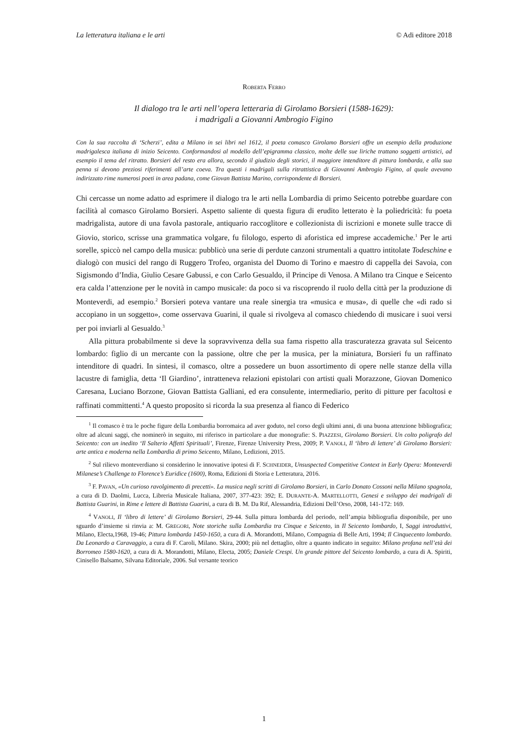La letteratura italiana e le arti © Adi editore 2018
ROBERTA FERRO
Il dialogo tra le arti nell’opera letteraria di Girolamo Borsieri (1588-1629):
i madrigali a Giovanni Ambrogio Figino
Con la sua raccolta di ‘Scherzi’, edita a Milano in sei libri nel 1612, il poeta comasco Girolamo Borsieri offre un esempio della produzione madrigalesca italiana di inizio Seicento. Conformandosi al modello dell’epigramma classico, molte delle sue liriche trattano soggetti artistici, ad esempio il tema del ritratto. Borsieri del resto era allora, secondo il giudizio degli storici, il maggiore intenditore di pittura lombarda, e alla sua penna si devono preziosi riferimenti all’arte coeva. Tra questi i madrigali sulla ritrattistica di Giovanni Ambrogio Figino, al quale avevano indirizzato rime numerosi poeti in area padana, come Giovan Battista Marino, corrispondente di Borsieri.
Chi cercasse un nome adatto ad esprimere il dialogo tra le arti nella Lombardia di primo Seicento potrebbe guardare con facilità al comasco Girolamo Borsieri. Aspetto saliente di questa figura di erudito letterato è la poliedricità: fu poeta madrigalista, autore di una favola pastorale, antiquario raccoglitore e collezionista di iscrizioni e monete sulle tracce di Giovio, storico, scrisse una grammatica volgare, fu filologo, esperto di aforistica ed imprese accademiche.<sup>1</sup> Per le arti sorelle, spiccò nel campo della musica: pubblicò una serie di perdute canzoni strumentali a quattro intitolate Todeschine e dialogò con musici del rango di Ruggero Trofeo, organista del Duomo di Torino e maestro di cappella dei Savoia, con Sigismondo d’India, Giulio Cesare Gabussi, e con Carlo Gesualdo, il Principe di Venosa. A Milano tra Cinque e Seicento era calda l’attenzione per le novità in campo musicale: da poco si va riscoprendo il ruolo della città per la produzione di Monteverdi, ad esempio.<sup>2</sup> Borsieri poteva vantare una reale sinergia tra «musica e musa», di quelle che «di rado si accopiano in un soggetto», come osservava Guarini, il quale si rivolgeva al comasco chiedendo di musicare i suoi versi per poi inviarli al Gesualdo.<sup>3</sup>
Alla pittura probabilmente si deve la sopravvivenza della sua fama rispetto alla trascuratezza gravata sul Seicento lombardo: figlio di un mercante con la passione, oltre che per la musica, per la miniatura, Borsieri fu un raffinato intenditore di quadri. In sintesi, il comasco, oltre a possedere un buon assortimento di opere nelle stanze della villa lacustre di famiglia, detta ‘Il Giardino’, intratteneva relazioni epistolari con artisti quali Morazzone, Giovan Domenico Caresana, Luciano Borzone, Giovan Battista Galliani, ed era consulente, intermediario, perito di pitture per facoltosi e raffinati committenti.<sup>4</sup> A questo proposito si ricorda la sua presenza al fianco di Federico
<sup>1</sup> Il comasco è tra le poche figure della Lombardia borromaica ad aver goduto, nel corso degli ultimi anni, di una buona attenzione bibliografica; oltre ad alcuni saggi, che nominerò in seguito, mi riferisco in particolare a due monografie: S. PIAZZESI, Girolamo Borsieri. Un colto poligrafo del Seicento: con un inedito ‘Il Salterio Affetti Spirituali’, Firenze, Firenze University Press, 2009; P. VANOLI, Il ‘libro di lettere’ di Girolamo Borsieri: arte antica e moderna nella Lombardia di primo Seicento, Milano, Ledizioni, 2015.
<sup>2</sup> Sul rilievo monteverdiano si considerino le innovative ipotesi di F. SCHNEIDER, Unsuspected Competitive Context in Early Opera: Monteverdi Milanese’s Challenge to Florence’s Euridice (1600), Roma, Edizioni di Storia e Letteratura, 2016.
<sup>3</sup> F. PAVAN, «Un curioso ravolgimento di precetti». La musica negli scritti di Girolamo Borsieri, in Carlo Donato Cossoni nella Milano spagnola, a cura di D. Daolmi, Lucca, Libreria Musicale Italiana, 2007, 377-423: 392; E. DURANTE-A. MARTELLOTTI, Genesi e sviluppo dei madrigali di Battista Guarini, in Rime e lettere di Battista Guarini, a cura di B. M. Da Rif, Alessandria, Edizioni Dell’Orso, 2008, 141-172: 169.
<sup>4</sup> VANOLI, Il ‘libro di lettere’ di Girolamo Borsieri, 29-44. Sulla pittura lombarda del periodo, nell’ampia bibliografia disponibile, per uno sguardo d’insieme si rinvia a: M. GREGORI, Note storiche sulla Lombardia tra Cinque e Seicento, in Il Seicento lombardo, I, Saggi introduttivi, Milano, Electa,1968, 19-46; Pittura lombarda 1450-1650, a cura di A. Morandotti, Milano, Compagnia di Belle Arti, 1994; Il Cinquecento lombardo. Da Leonardo a Caravaggio, a cura di F. Caroli, Milano. Skira, 2000; più nel dettaglio, oltre a quanto indicato in seguito: Milano profana nell’età dei Borromeo 1580-1620, a cura di A. Morandotti, Milano, Electa, 2005; Daniele Crespi. Un grande pittore del Seicento lombardo, a cura di A. Spiriti, Cinisello Balsamo, Silvana Editoriale, 2006. Sul versante teorico
1